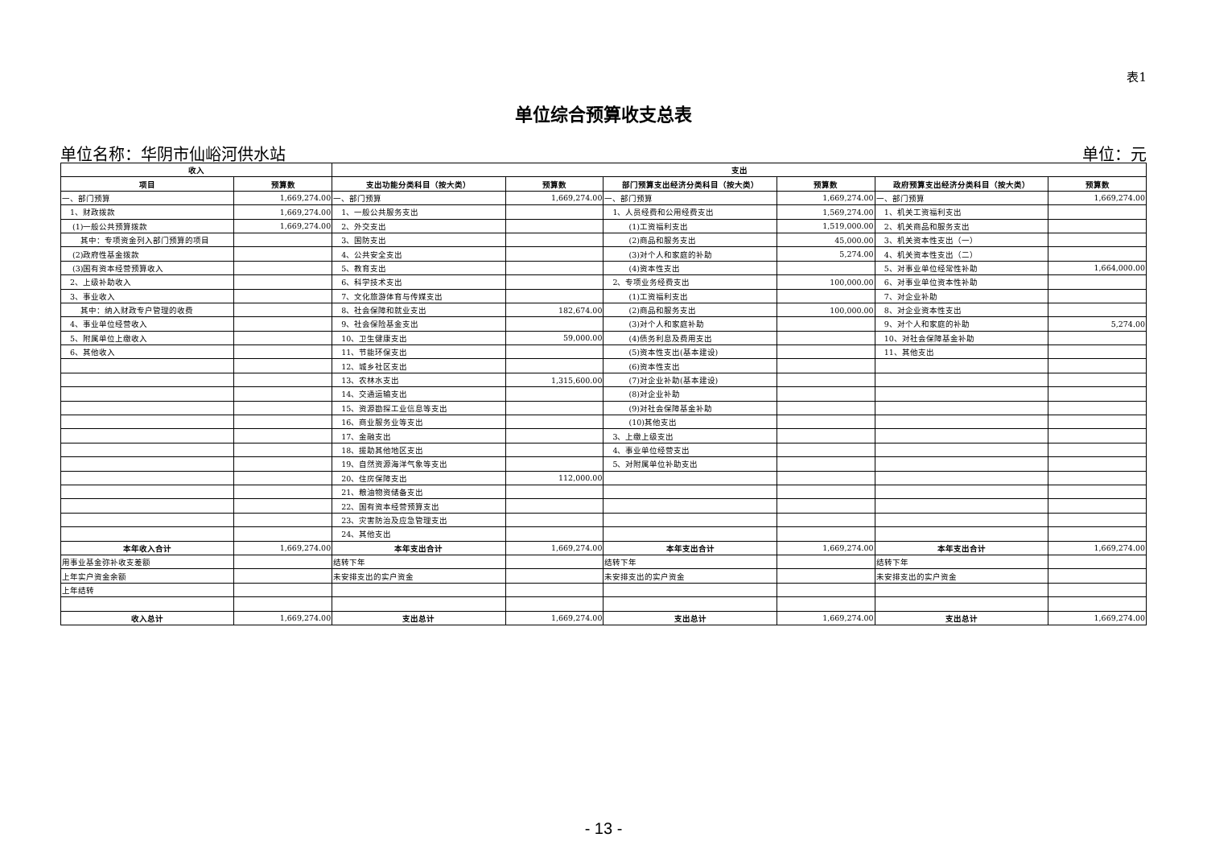表1
单位综合预算收支总表
单位名称：华阴市仙峪河供水站 单位：元
| 收入 | | 支出 | | | | | |
| --- | --- | --- | --- | --- | --- | --- | --- |
| 项目 | 预算数 | 支出功能分类科目（按大类） | 预算数 | 部门预算支出经济分类科目（按大类） | 预算数 | 政府预算支出经济分类科目（按大类） | 预算数 |
| 一、部门预算 | 1,669,274.00 | 一、部门预算 | 1,669,274.00 | 一、部门预算 | 1,669,274.00 | 一、部门预算 | 1,669,274.00 |
| 1、财政拨款 | 1,669,274.00 | 1、一般公共服务支出 | | 1、人员经费和公用经费支出 | 1,569,274.00 | 1、机关工资福利支出 | |
| (1)一般公共预算拨款 | 1,669,274.00 | 2、外交支出 | | (1)工资福利支出 | 1,519,000.00 | 2、机关商品和服务支出 | |
| 其中：专项资金列入部门预算的项目 | | 3、国防支出 | | (2)商品和服务支出 | 45,000.00 | 3、机关资本性支出（一） | |
| (2)政府性基金拨款 | | 4、公共安全支出 | | (3)对个人和家庭的补助 | 5,274.00 | 4、机关资本性支出（二） | |
| (3)国有资本经营预算收入 | | 5、教育支出 | | (4)资本性支出 | | 5、对事业单位经常性补助 | 1,664,000.00 |
| 2、上级补助收入 | | 6、科学技术支出 | | 2、专项业务经费支出 | 100,000.00 | 6、对事业单位资本性补助 | |
| 3、事业收入 | | 7、文化旅游体育与传媒支出 | | (1)工资福利支出 | | 7、对企业补助 | |
| 其中：纳入财政专户管理的收费 | | 8、社会保障和就业支出 | 182,674.00 | (2)商品和服务支出 | 100,000.00 | 8、对企业资本性支出 | |
| 4、事业单位经营收入 | | 9、社会保险基金支出 | | (3)对个人和家庭补助 | | 9、对个人和家庭的补助 | 5,274.00 |
| 5、附属单位上缴收入 | | 10、卫生健康支出 | 59,000.00 | (4)债务利息及费用支出 | | 10、对社会保障基金补助 | |
| 6、其他收入 | | 11、节能环保支出 | | (5)资本性支出(基本建设) | | 11、其他支出 | |
| | | 12、城乡社区支出 | | (6)资本性支出 | | | |
| | | 13、农林水支出 | 1,315,600.00 | (7)对企业补助(基本建设) | | | |
| | | 14、交通运输支出 | | (8)对企业补助 | | | |
| | | 15、资源勘探工业信息等支出 | | (9)对社会保障基金补助 | | | |
| | | 16、商业服务业等支出 | | (10)其他支出 | | | |
| | | 17、金融支出 | | 3、上缴上级支出 | | | |
| | | 18、援助其他地区支出 | | 4、事业单位经营支出 | | | |
| | | 19、自然资源海洋气象等支出 | | 5、对附属单位补助支出 | | | |
| | | 20、住房保障支出 | 112,000.00 | | | | |
| | | 21、粮油物资储备支出 | | | | | |
| | | 22、国有资本经营预算支出 | | | | | |
| | | 23、灾害防治及应急管理支出 | | | | | |
| | | 24、其他支出 | | | | | |
| 本年收入合计 | 1,669,274.00 | 本年支出合计 | 1,669,274.00 | 本年支出合计 | 1,669,274.00 | 本年支出合计 | 1,669,274.00 |
| 用事业基金弥补收支差额 | | 结转下年 | | 结转下年 | | 结转下年 | |
| 上年实户资金余额 | | 未安排支出的实户资金 | | 未安排支出的实户资金 | | 未安排支出的实户资金 | |
| 上年结转 | | | | | | | |
| 收入总计 | 1,669,274.00 | 支出总计 | 1,669,274.00 | 支出总计 | 1,669,274.00 | 支出总计 | 1,669,274.00 |
- 13 -